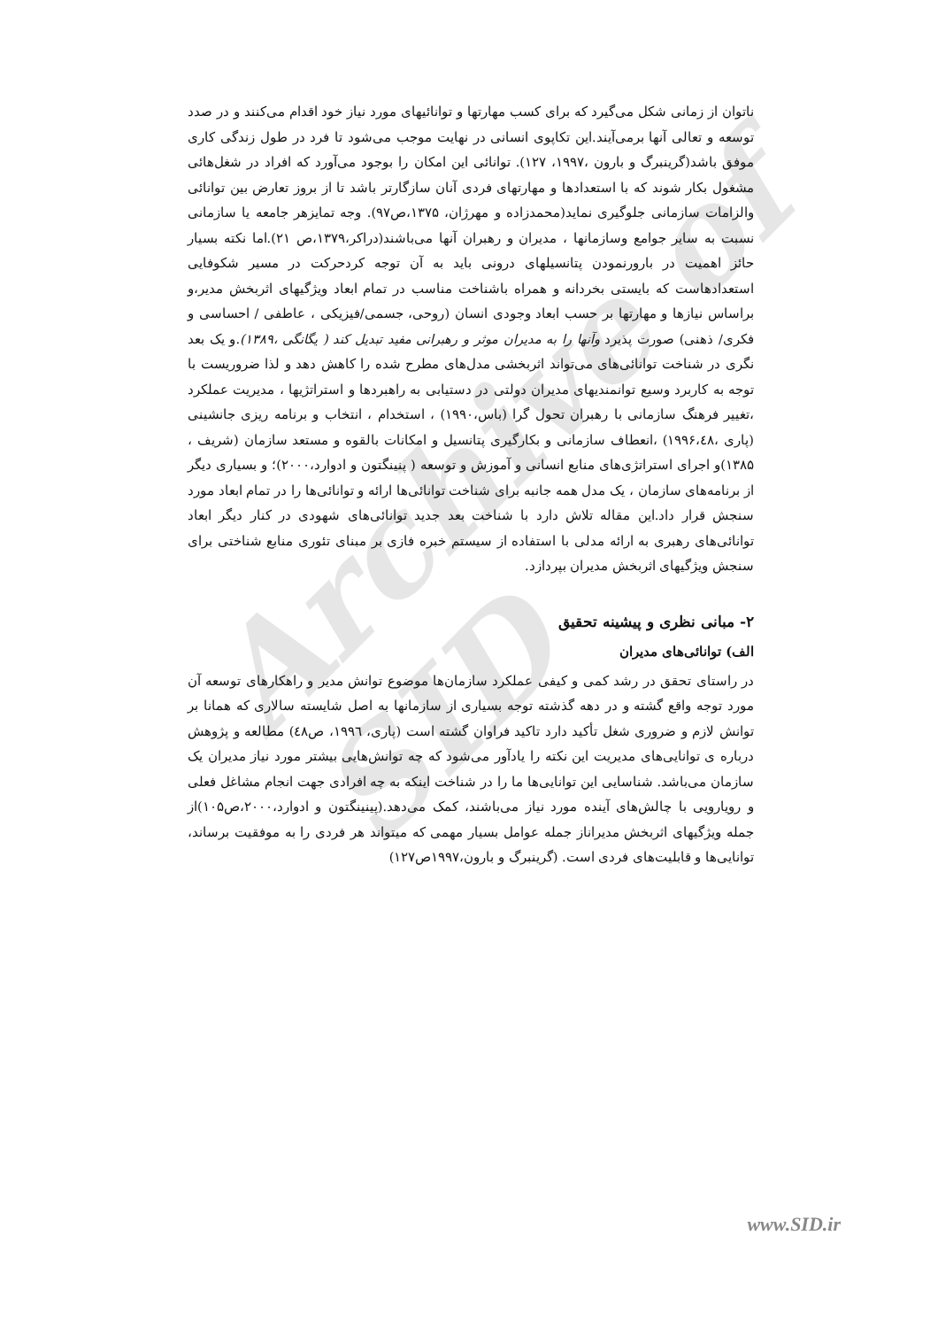Archive of SID
ناتوان از زمانی شکل می‌گیرد که برای کسب مهارتها و توانائیهای مورد نیاز خود اقدام می‌کنند و در صدد توسعه و تعالی آنها برمی‌آیند.این تکاپوی انسانی در نهایت موجب می‌شود تا فرد در طول زندگی کاری موفق باشد(گرینبرگ و بارون ،۱۹۹۷، ۱۲۷). توانائی این امکان را بوجود می‌آورد که افراد در شغل‌هائی مشغول بکار شوند که با استعدادها و مهارتهای فردی آنان سازگارتر باشد تا از بروز تعارض بین توانائی والزامات سازمانی جلوگیری نماید(محمدزاده و مهرژان، ۱۳۷۵،ص۹۷). وجه تمایزهر جامعه یا سازمانی نسبت به سایر جوامع وسازمانها ، مدیران و رهبران آنها می‌باشند(دراکر،۱۳۷۹،ص ۲۱).اما نکته بسیار حائز اهمیت در بارورنمودن پتانسیلهای درونی باید به آن توجه کردحرکت در مسیر شکوفایی استعدادهاست که بایستی بخردانه و همراه باشناخت مناسب در تمام ابعاد ویژگیهای اثربخش مدیر،و براساس نیازها و مهارتها بر حسب ابعاد وجودی انسان (روحی، جسمی/فیزیکی ، عاطفی / احساسی و فکری/ ذهنی) صورت پذیرد وآنها را به مدیران موثر و رهبرانی مفید تبدیل کند ( یگانگی ،۱۳۸۹).و یک بعد نگری در شناخت توانائی‌های می‌تواند اثربخشی مدل‌های مطرح شده را کاهش دهد و لذا ضروریست با توجه به کاربرد وسیع توانمندیهای مدیران دولتی در دستیابی به راهبردها و استراتژیها ، مدیریت عملکرد ،تغییر فرهنگ سازمانی با رهبران تحول گرا (باس،۱۹۹۰) ، استخدام ، انتخاب و برنامه ریزی جانشینی (پاری ،۱۹۹۶،٤٨) ،انعطاف سازمانی و بکارگیری پتانسیل و امکانات بالقوه و مستعد سازمان (شریف ، ۱۳۸۵)و اجرای استراتژی‌های منابع انسانی و آموزش و توسعه ( پنینگتون و ادوارد،۲۰۰۰)؛ و بسیاری دیگر از برنامه‌های سازمان ، یک مدل همه جانبه برای شناخت توانائی‌ها ارائه و توانائی‌ها را در تمام ابعاد مورد سنجش قرار داد.این مقاله تلاش دارد با شناخت بعد جدید توانائی‌های شهودی در کنار دیگر ابعاد توانائی‌های رهبری به ارائه مدلی با استفاده از سیستم خبره فازی بر مبنای تئوری منابع شناختی برای سنجش ویژگیهای اثربخش مدیران بپردازد.
۲- مبانی نظری و پیشینه تحقیق
الف) توانائی‌های مدیران
در راستای تحقق در رشد کمی و کیفی عملکرد سازمان‌ها موضوع توانش مدیر و راهکارهای توسعه آن مورد توجه واقع گشته و در دهه گذشته توجه بسیاری از سازمانها به اصل شایسته سالاری که همانا بر توانش لازم و ضروری شغل تأکید دارد تاکید فراوان گشته است (پاری، ۱۹۹٦، ص٤٨) مطالعه و پژوهش درباره ی توانایی‌های مدیریت این نکته را یادآور می‌شود که چه توانش‌هایی بیشتر مورد نیاز مدیران یک سازمان می‌باشد. شناسایی این توانایی‌ها ما را در شناخت اینکه به چه افرادی جهت انجام مشاغل فعلی و رویارویی با چالش‌های آینده مورد نیاز می‌باشند، کمک می‌دهد.(پینینگتون و ادوارد،۲۰۰۰،ص۱۰۵)از جمله ویژگیهای اثربخش مدیراناز جمله عوامل بسیار مهمی که میتواند هر فردی را به موفقیت برساند، توانایی‌ها و قابلیت‌های فردی است. (گرینبرگ و بارون،۱۹۹۷ص۱۲۷)
www.SID.ir